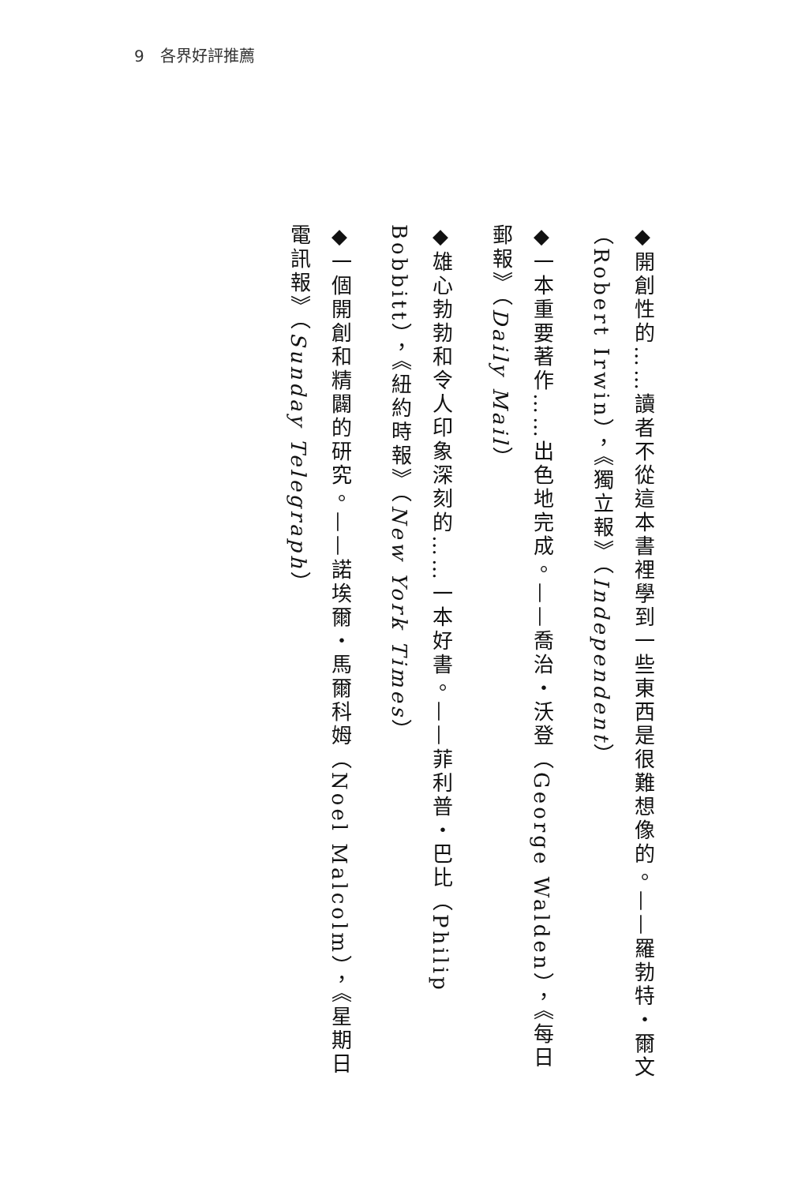9　各界好評推薦
◆開創性的……讀者不從這本書裡學到一些東西是很難想像的。——羅勃特・爾文（Robert Irwin），《獨立報》（Independent）
◆一本重要著作……出色地完成。——喬治・沃登（George Walden），《每日郵報》（Daily Mail）
◆雄心勃勃和令人印象深刻的……一本好書。——菲利普・巴比（Philip Bobbitt），《紐約時報》（New York Times）
◆一個開創和精闢的研究。——諾埃爾・馬爾科姆（Noel Malcolm），《星期日電訊報》（Sunday Telegraph）